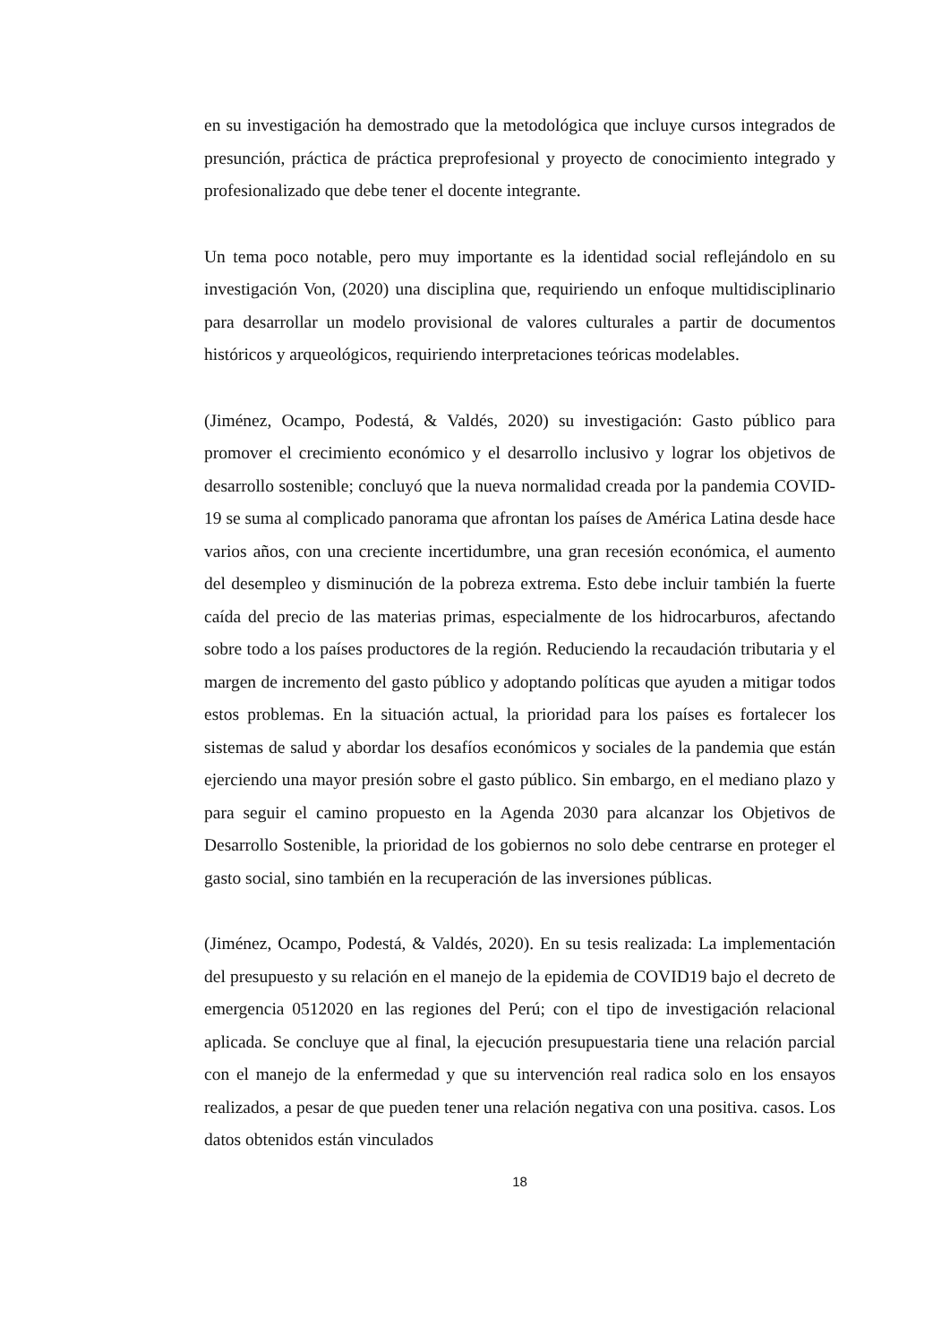en su investigación ha demostrado que la metodológica que incluye cursos integrados de presunción, práctica de práctica preprofesional y proyecto de conocimiento integrado y profesionalizado que debe tener el docente integrante.
Un tema poco notable, pero muy importante es la identidad social reflejándolo en su investigación Von, (2020) una disciplina que, requiriendo un enfoque multidisciplinario para desarrollar un modelo provisional de valores culturales a partir de documentos históricos y arqueológicos, requiriendo interpretaciones teóricas modelables.
(Jiménez, Ocampo, Podestá, & Valdés, 2020) su investigación: Gasto público para promover el crecimiento económico y el desarrollo inclusivo y lograr los objetivos de desarrollo sostenible; concluyó que la nueva normalidad creada por la pandemia COVID-19 se suma al complicado panorama que afrontan los países de América Latina desde hace varios años, con una creciente incertidumbre, una gran recesión económica, el aumento del desempleo y disminución de la pobreza extrema. Esto debe incluir también la fuerte caída del precio de las materias primas, especialmente de los hidrocarburos, afectando sobre todo a los países productores de la región. Reduciendo la recaudación tributaria y el margen de incremento del gasto público y adoptando políticas que ayuden a mitigar todos estos problemas. En la situación actual, la prioridad para los países es fortalecer los sistemas de salud y abordar los desafíos económicos y sociales de la pandemia que están ejerciendo una mayor presión sobre el gasto público. Sin embargo, en el mediano plazo y para seguir el camino propuesto en la Agenda 2030 para alcanzar los Objetivos de Desarrollo Sostenible, la prioridad de los gobiernos no solo debe centrarse en proteger el gasto social, sino también en la recuperación de las inversiones públicas.
(Jiménez, Ocampo, Podestá, & Valdés, 2020). En su tesis realizada: La implementación del presupuesto y su relación en el manejo de la epidemia de COVID19 bajo el decreto de emergencia 0512020 en las regiones del Perú; con el tipo de investigación relacional aplicada. Se concluye que al final, la ejecución presupuestaria tiene una relación parcial con el manejo de la enfermedad y que su intervención real radica solo en los ensayos realizados, a pesar de que pueden tener una relación negativa con una positiva. casos. Los datos obtenidos están vinculados
18